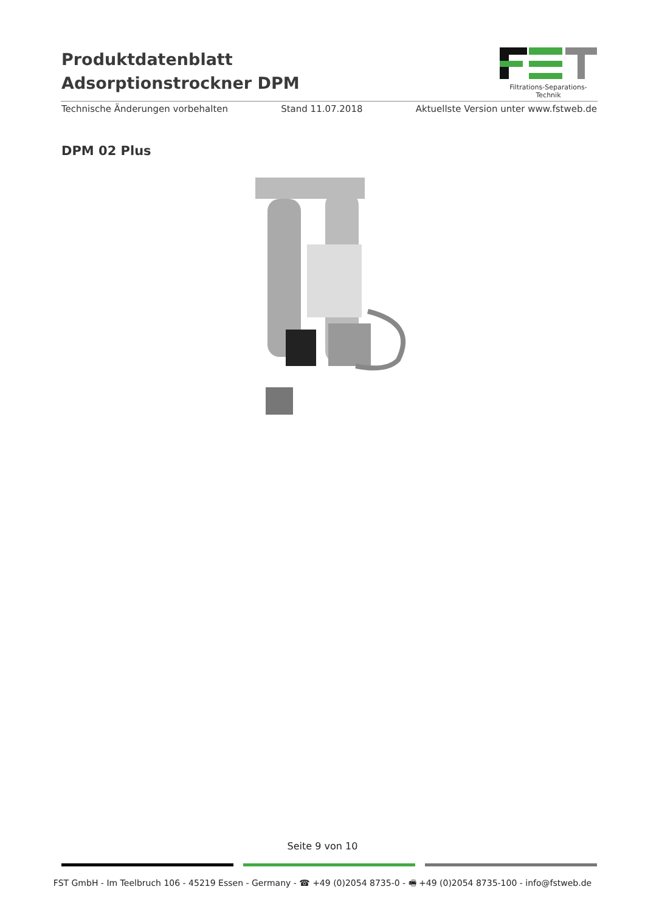Produktdatenblatt
Adsorptionstrockner DPM
Filtrations-Separations-Technik
Technische Änderungen vorbehalten Stand 11.07.2018 Aktuellste Version unter www.fstweb.de
DPM 02 Plus
Seite 9 von 10
FST GmbH - Im Teelbruch 106 - 45219 Essen - Germany - ☎ +49 (0)2054 8735-0 - 🖷 +49 (0)2054 8735-100 - info@fstweb.de